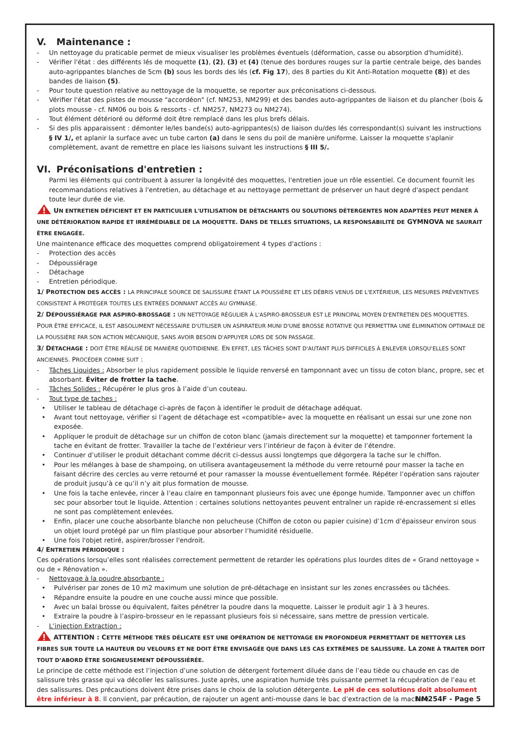V. Maintenance :
- Un nettoyage du praticable permet de mieux visualiser les problèmes éventuels (déformation, casse ou absorption d'humidité).
- Vérifier l'état : des différents lés de moquette (1), (2), (3) et (4) (tenue des bordures rouges sur la partie centrale beige, des bandes auto-agrippantes blanches de 5cm (b) sous les bords des lés (cf. Fig 17), des 8 parties du Kit Anti-Rotation moquette (8)) et des bandes de liaison (5).
- Pour toute question relative au nettoyage de la moquette, se reporter aux préconisations ci-dessous.
- Vérifier l'état des pistes de mousse "accordéon" (cf. NM253, NM299) et des bandes auto-agrippantes de liaison et du plancher (bois & plots mousse - cf. NM06 ou bois & ressorts - cf. NM257, NM273 ou NM274).
- Tout élément détérioré ou déformé doit être remplacé dans les plus brefs délais.
- Si des plis apparaissent : démonter le/les bande(s) auto-agrippantes(s) de liaison du/des lés correspondant(s) suivant les instructions § IV 1/, et aplanir la surface avec un tube carton (a) dans le sens du poil de manière uniforme. Laisser la moquette s'aplanir complètement, avant de remettre en place les liaisons suivant les instructions § III 5/.
VI. Préconisations d'entretien :
Parmi les éléments qui contribuent à assurer la longévité des moquettes, l'entretien joue un rôle essentiel. Ce document fournit les recommandations relatives à l'entretien, au détachage et au nettoyage permettant de préserver un haut degré d'aspect pendant toute leur durée de vie.
UN ENTRETIEN DÉFICIENT ET EN PARTICULIER L'UTILISATION DE DÉTACHANTS OU SOLUTIONS DÉTERGENTES NON ADAPTÉES PEUT MENER À UNE DÉTÉRIORATION RAPIDE ET IRRÉMÉDIABLE DE LA MOQUETTE. DANS DE TELLES SITUATIONS, LA RESPONSABILITÉ DE GYMNOVA NE SAURAIT ÊTRE ENGAGÉE.
Une maintenance efficace des moquettes comprend obligatoirement 4 types d'actions :
- Protection des accès
- Dépoussiérage
- Détachage
- Entretien périodique.
1/ PROTECTION DES ACCÈS : LA PRINCIPALE SOURCE DE SALISSURE ÉTANT LA POUSSIÈRE ET LES DÉBRIS VENUS DE L'EXTÉRIEUR, LES MESURES PRÉVENTIVES CONSISTENT À PROTÉGER TOUTES LES ENTRÉES DONNANT ACCÈS AU GYMNASE.
2/ DÉPOUSSIÉRAGE PAR ASPIRO-BROSSAGE : UN NETTOYAGE RÉGULIER À L'ASPIRO-BROSSEUR EST LE PRINCIPAL MOYEN D'ENTRETIEN DES MOQUETTES. POUR ÊTRE EFFICACE, IL EST ABSOLUMENT NÉCESSAIRE D'UTILISER UN ASPIRATEUR MUNI D'UNE BROSSE ROTATIVE QUI PERMETTRA UNE ÉLIMINATION OPTIMALE DE LA POUSSIÈRE PAR SON ACTION MÉCANIQUE, SANS AVOIR BESOIN D'APPUYER LORS DE SON PASSAGE.
3/ DÉTACHAGE : DOIT ÊTRE RÉALISÉ DE MANIÈRE QUOTIDIENNE. EN EFFET, LES TÂCHES SONT D'AUTANT PLUS DIFFICILES À ENLEVER LORSQU'ELLES SONT ANCIENNES. PROCÉDER COMME SUIT :
- Tâches Liquides : Absorber le plus rapidement possible le liquide renversé en tamponnant avec un tissu de coton blanc, propre, sec et absorbant. Éviter de frotter la tache.
- Tâches Solides : Récupérer le plus gros à l’aide d’un couteau.
- Tout type de taches :
• Utiliser le tableau de détachage ci-après de façon à identifier le produit de détachage adéquat.
• Avant tout nettoyage, vérifier si l’agent de détachage est «compatible» avec la moquette en réalisant un essai sur une zone non exposée.
• Appliquer le produit de détachage sur un chiffon de coton blanc (jamais directement sur la moquette) et tamponner fortement la tache en évitant de frotter. Travailler la tache de l’extérieur vers l’intérieur de façon à éviter de l’étendre.
• Continuer d’utiliser le produit détachant comme décrit ci-dessus aussi longtemps que dégorgera la tache sur le chiffon.
• Pour les mélanges à base de shampoing, on utilisera avantageusement la méthode du verre retourné pour masser la tache en faisant décrire des cercles au verre retourné et pour ramasser la mousse éventuellement formée. Répéter l’opération sans rajouter de produit jusqu’à ce qu’il n’y ait plus formation de mousse.
• Une fois la tache enlevée, rincer à l’eau claire en tamponnant plusieurs fois avec une éponge humide. Tamponner avec un chiffon sec pour absorber tout le liquide. Attention : certaines solutions nettoyantes peuvent entraîner un rapide ré-encrassement si elles ne sont pas complètement enlevées.
• Enfin, placer une couche absorbante blanche non pelucheuse (Chiffon de coton ou papier cuisine) d’1cm d’épaisseur environ sous un objet lourd protégé par un film plastique pour absorber l’humidité résiduelle.
• Une fois l'objet retiré, aspirer/brosser l'endroit.
4/ ENTRETIEN PÉRIODIQUE :
Ces opérations lorsqu’elles sont réalisées correctement permettent de retarder les opérations plus lourdes dites de « Grand nettoyage » ou de « Rénovation ».
- Nettoyage à la poudre absorbante :
• Pulvériser par zones de 10 m2 maximum une solution de pré-détachage en insistant sur les zones encrassées ou tâchées.
• Répandre ensuite la poudre en une couche aussi mince que possible.
• Avec un balai brosse ou équivalent, faites pénétrer la poudre dans la moquette. Laisser le produit agir 1 à 3 heures.
• Extraire la poudre à l’aspiro-brosseur en le repassant plusieurs fois si nécessaire, sans mettre de pression verticale.
- L’injection Extraction :
ATTENTION : CETTE MÉTHODE TRÈS DÉLICATE EST UNE OPÉRATION DE NETTOYAGE EN PROFONDEUR PERMETTANT DE NETTOYER LES FIBRES SUR TOUTE LA HAUTEUR DU VELOURS ET NE DOIT ÊTRE ENVISAGÉE QUE DANS LES CAS EXTRÊMES DE SALISSURE. LA ZONE À TRAITER DOIT TOUT D’ABORD ÊTRE SOIGNEUSEMENT DÉPOUSSIÉRÉE.
Le principe de cette méthode est l’injection d’une solution de détergent fortement diluée dans de l’eau tiède ou chaude en cas de salissure très grasse qui va décoller les salissures. Juste après, une aspiration humide très puissante permet la récupération de l’eau et des salissures. Des précautions doivent être prises dans le choix de la solution détergente. Le pH de ces solutions doit absolument être inférieur à 8. Il convient, par précaution, de rajouter un agent anti-mousse dans le bac d’extraction de la machine.
NM254F - Page 5